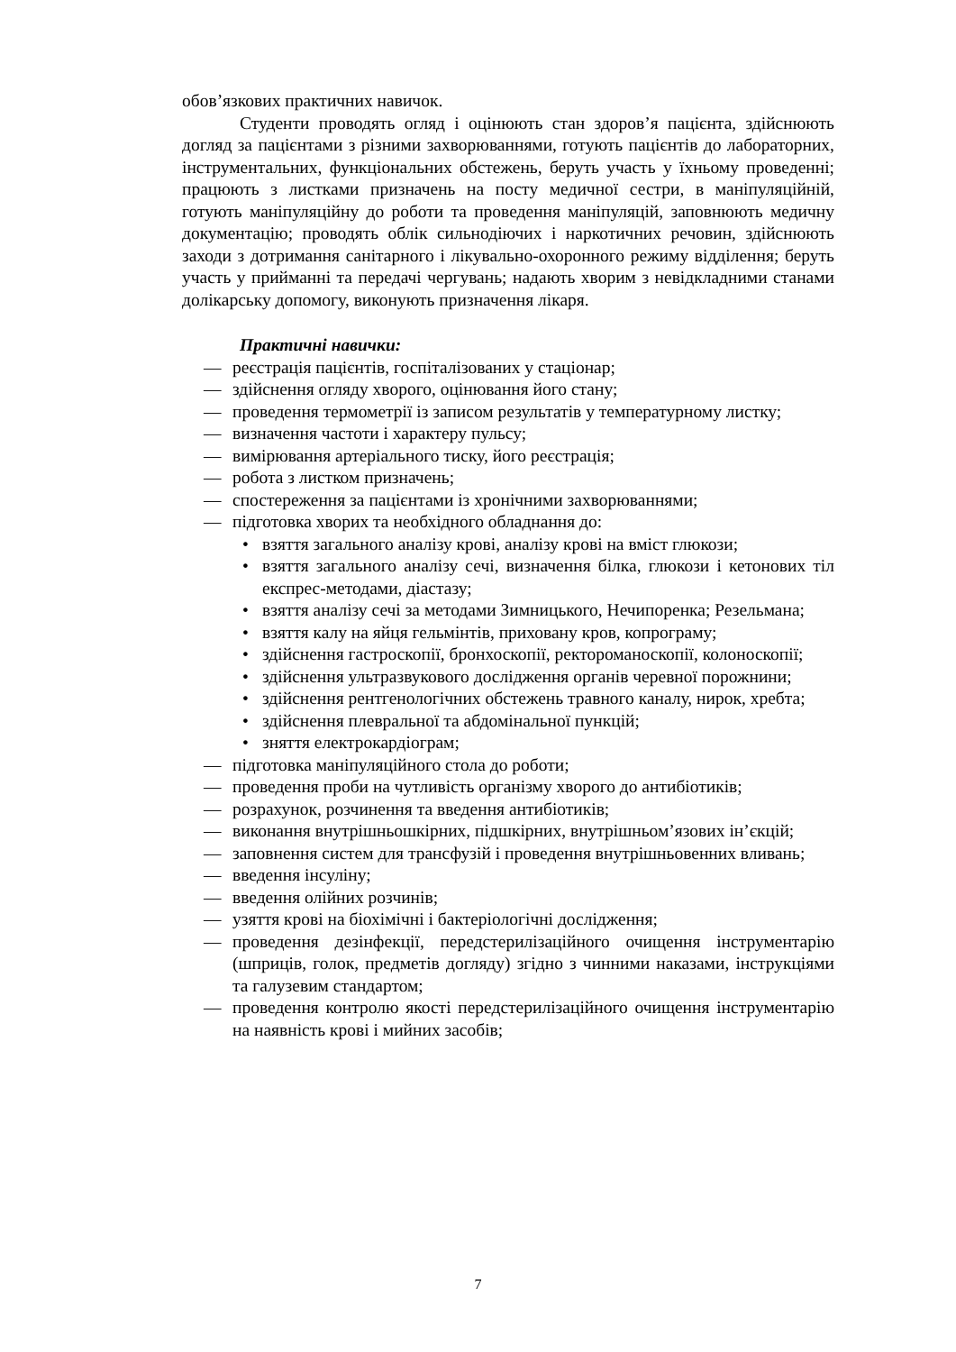обов’язкових практичних навичок.
Студенти проводять огляд і оцінюють стан здоров’я пацієнта, здійснюють догляд за пацієнтами з різними захворюваннями, готують пацієнтів до лабораторних, інструментальних, функціональних обстежень, беруть участь у їхньому проведенні; працюють з листками призначень на посту медичної сестри, в маніпуляційній, готують маніпуляційну до роботи та проведення маніпуляцій, заповнюють медичну документацію; проводять облік сильнодіючих і наркотичних речовин, здійснюють заходи з дотримання санітарного і лікувально-охоронного режиму відділення; беруть участь у прийманні та передачі чергувань; надають хворим з невідкладними станами долікарську допомогу, виконують призначення лікаря.
Практичні навички:
— реєстрація пацієнтів, госпіталізованих у стаціонар;
— здійснення огляду хворого, оцінювання його стану;
— проведення термометрії із записом результатів у температурному листку;
— визначення частоти і характеру пульсу;
— вимірювання артеріального тиску, його реєстрація;
— робота з листком призначень;
— спостереження за пацієнтами із хронічними захворюваннями;
— підготовка хворих та необхідного обладнання до:
• взяття загального аналізу крові, аналізу крові на вміст глюкози;
• взяття загального аналізу сечі, визначення білка, глюкози і кетонових тіл експрес-методами, діастазу;
• взяття аналізу сечі за методами Зимницького, Нечипоренка; Резельмана;
• взяття калу на яйця гельмінтів, приховану кров, копрограму;
• здійснення гастроскопії, бронхоскопії, ректороманоскопії, колоноскопії;
• здійснення ультразвукового дослідження органів черевної порожнини;
• здійснення рентгенологічних обстежень травного каналу, нирок, хребта;
• здійснення плевральної та абдомінальної пункцій;
• зняття електрокардіограм;
— підготовка маніпуляційного стола до роботи;
— проведення проби на чутливість організму хворого до антибіотиків;
— розрахунок, розчинення та введення антибіотиків;
— виконання внутрішньошкірних, підшкірних, внутрішньом’язових ін’єкцій;
— заповнення систем для трансфузій і проведення внутрішньовенних вливань;
— введення інсуліну;
— введення олійних розчинів;
— узяття крові на біохімічні і бактеріологічні дослідження;
— проведення дезінфекції, передстерилізаційного очищення інструментарію (шприців, голок, предметів догляду) згідно з чинними наказами, інструкціями та галузевим стандартом;
— проведення контролю якості передстерилізаційного очищення інструментарію на наявність крові і мийних засобів;
7